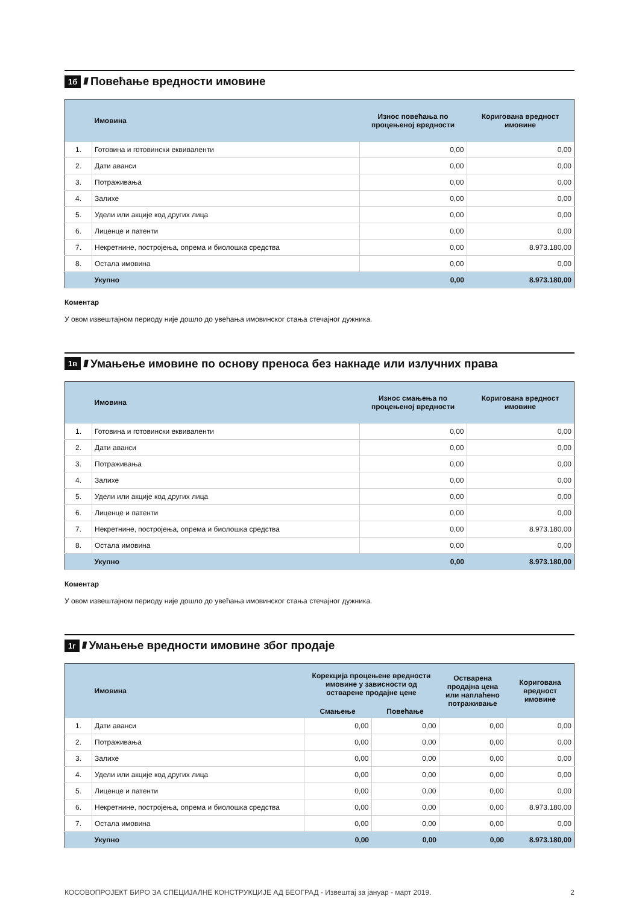1б ////
Повећање вредности имовине
| | Имовина | Износ повећања по процењеној вредности | Коригована вредност имовине |
| --- | --- | --- | --- |
| 1. | Готовина и готовински еквиваленти | 0,00 | 0,00 |
| 2. | Дати аванси | 0,00 | 0,00 |
| 3. | Потраживања | 0,00 | 0,00 |
| 4. | Залихе | 0,00 | 0,00 |
| 5. | Удели или акције код других лица | 0,00 | 0,00 |
| 6. | Лиценце и патенти | 0,00 | 0,00 |
| 7. | Некретнине, постројења, опрема и биолошка средства | 0,00 | 8.973.180,00 |
| 8. | Остала имовина | 0,00 | 0,00 |
| | Укупно | 0,00 | 8.973.180,00 |
Коментар
У овом извештајном периоду није дошло до увећања имовинског стања стечајног дужника.
1в ////
Умањење имовине по основу преноса без накнаде или излучних права
| | Имовина | Износ смањења по процењеној вредности | Коригована вредност имовине |
| --- | --- | --- | --- |
| 1. | Готовина и готовински еквиваленти | 0,00 | 0,00 |
| 2. | Дати аванси | 0,00 | 0,00 |
| 3. | Потраживања | 0,00 | 0,00 |
| 4. | Залихе | 0,00 | 0,00 |
| 5. | Удели или акције код других лица | 0,00 | 0,00 |
| 6. | Лиценце и патенти | 0,00 | 0,00 |
| 7. | Некретнине, постројења, опрема и биолошка средства | 0,00 | 8.973.180,00 |
| 8. | Остала имовина | 0,00 | 0,00 |
| | Укупно | 0,00 | 8.973.180,00 |
Коментар
У овом извештајном периоду није дошло до увећања имовинског стања стечајног дужника.
1г ////
Умањење вредности имовине због продаје
| | Имовина | Корекција процењене вредности имовине у зависности од остварене продајне цене | | Остварена продајна цена или наплаћено потраживање | Коригована вредност имовине |
| --- | --- | --- | --- | --- | --- |
| | | Смањење | Повећање | | |
| 1. | Дати аванси | 0,00 | 0,00 | 0,00 | 0,00 |
| 2. | Потраживања | 0,00 | 0,00 | 0,00 | 0,00 |
| 3. | Залихе | 0,00 | 0,00 | 0,00 | 0,00 |
| 4. | Удели или акције код других лица | 0,00 | 0,00 | 0,00 | 0,00 |
| 5. | Лиценце и патенти | 0,00 | 0,00 | 0,00 | 0,00 |
| 6. | Некретнине, постројења, опрема и биолошка средства | 0,00 | 0,00 | 0,00 | 8.973.180,00 |
| 7. | Остала имовина | 0,00 | 0,00 | 0,00 | 0,00 |
| | Укупно | 0,00 | 0,00 | 0,00 | 8.973.180,00 |
КОСОВОПРОЈЕКТ БИРО ЗА СПЕЦИЈАЛНЕ КОНСТРУКЦИЈЕ АД БЕОГРАД - Извештај за јануар - март 2019. 2